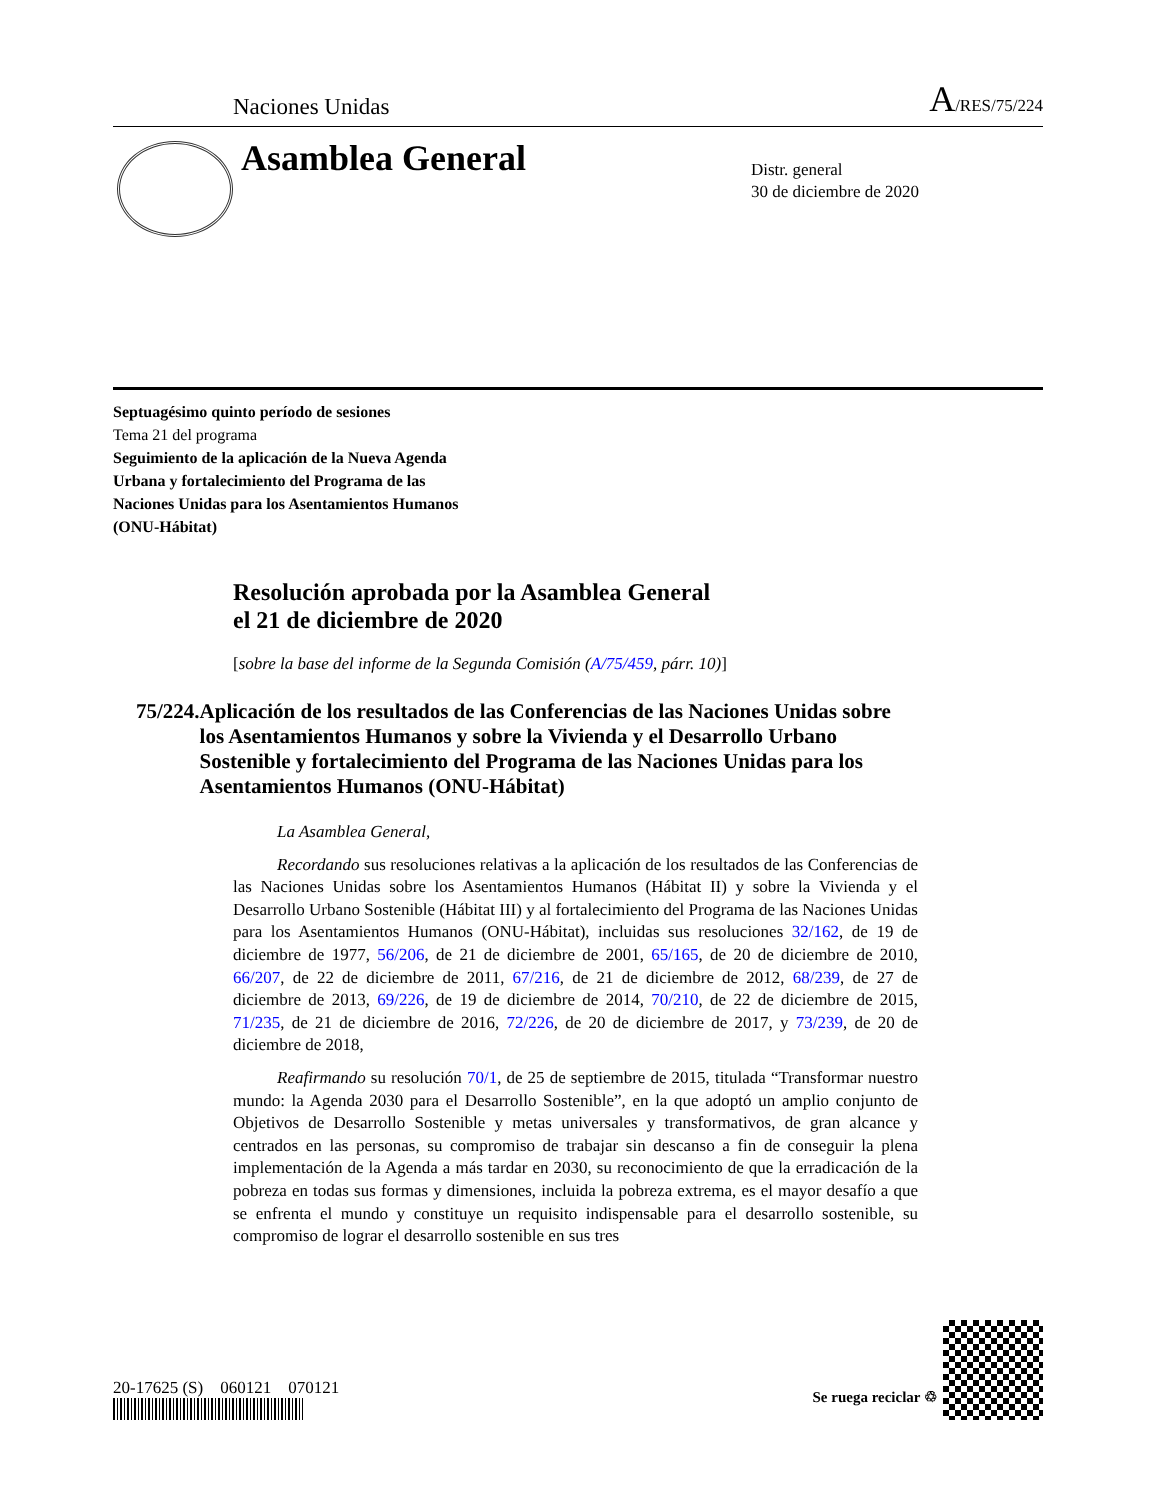Naciones Unidas
A/RES/75/224
Asamblea General
Distr. general
30 de diciembre de 2020
Septuagésimo quinto período de sesiones
Tema 21 del programa
Seguimiento de la aplicación de la Nueva Agenda
Urbana y fortalecimiento del Programa de las
Naciones Unidas para los Asentamientos Humanos
(ONU-Hábitat)
Resolución aprobada por la Asamblea General
el 21 de diciembre de 2020
[sobre la base del informe de la Segunda Comisión (A/75/459, párr. 10)]
75/224. Aplicación de los resultados de las Conferencias de las Naciones Unidas sobre los Asentamientos Humanos y sobre la Vivienda y el Desarrollo Urbano Sostenible y fortalecimiento del Programa de las Naciones Unidas para los Asentamientos Humanos (ONU-Hábitat)
La Asamblea General,
Recordando sus resoluciones relativas a la aplicación de los resultados de las Conferencias de las Naciones Unidas sobre los Asentamientos Humanos (Hábitat II) y sobre la Vivienda y el Desarrollo Urbano Sostenible (Hábitat III) y al fortalecimiento del Programa de las Naciones Unidas para los Asentamientos Humanos (ONU-Hábitat), incluidas sus resoluciones 32/162, de 19 de diciembre de 1977, 56/206, de 21 de diciembre de 2001, 65/165, de 20 de diciembre de 2010, 66/207, de 22 de diciembre de 2011, 67/216, de 21 de diciembre de 2012, 68/239, de 27 de diciembre de 2013, 69/226, de 19 de diciembre de 2014, 70/210, de 22 de diciembre de 2015, 71/235, de 21 de diciembre de 2016, 72/226, de 20 de diciembre de 2017, y 73/239, de 20 de diciembre de 2018,
Reafirmando su resolución 70/1, de 25 de septiembre de 2015, titulada “Transformar nuestro mundo: la Agenda 2030 para el Desarrollo Sostenible”, en la que adoptó un amplio conjunto de Objetivos de Desarrollo Sostenible y metas universales y transformativos, de gran alcance y centrados en las personas, su compromiso de trabajar sin descanso a fin de conseguir la plena implementación de la Agenda a más tardar en 2030, su reconocimiento de que la erradicación de la pobreza en todas sus formas y dimensiones, incluida la pobreza extrema, es el mayor desafío a que se enfrenta el mundo y constituye un requisito indispensable para el desarrollo sostenible, su compromiso de lograr el desarrollo sostenible en sus tres
20-17625 (S) 060121 070121
Se ruega reciclar ♲